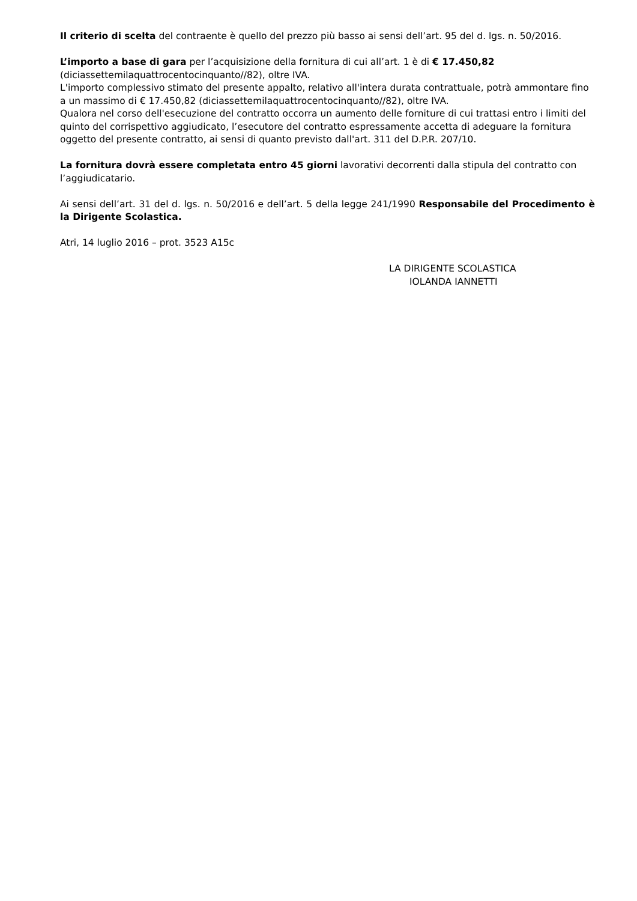Il criterio di scelta del contraente è quello del prezzo più basso ai sensi dell’art. 95 del d. lgs. n. 50/2016.
L’importo a base di gara per l’acquisizione della fornitura di cui all’art. 1 è di € 17.450,82 (diciassettemilaquattrocentocinquanto//82), oltre IVA.
L'importo complessivo stimato del presente appalto, relativo all'intera durata contrattuale, potrà ammontare fino a un massimo di € 17.450,82 (diciassettemilaquattrocentocinquanto//82), oltre IVA.
Qualora nel corso dell'esecuzione del contratto occorra un aumento delle forniture di cui trattasi entro i limiti del quinto del corrispettivo aggiudicato, l’esecutore del contratto espressamente accetta di adeguare la fornitura oggetto del presente contratto, ai sensi di quanto previsto dall'art. 311 del D.P.R. 207/10.
La fornitura dovrà essere completata entro 45 giorni lavorativi decorrenti dalla stipula del contratto con l’aggiudicatario.
Ai sensi dell’art. 31 del d. lgs. n. 50/2016 e dell’art. 5 della legge 241/1990 Responsabile del Procedimento è la Dirigente Scolastica.
Atri, 14 luglio 2016 – prot. 3523 A15c
LA DIRIGENTE SCOLASTICA
IOLANDA IANNETTI